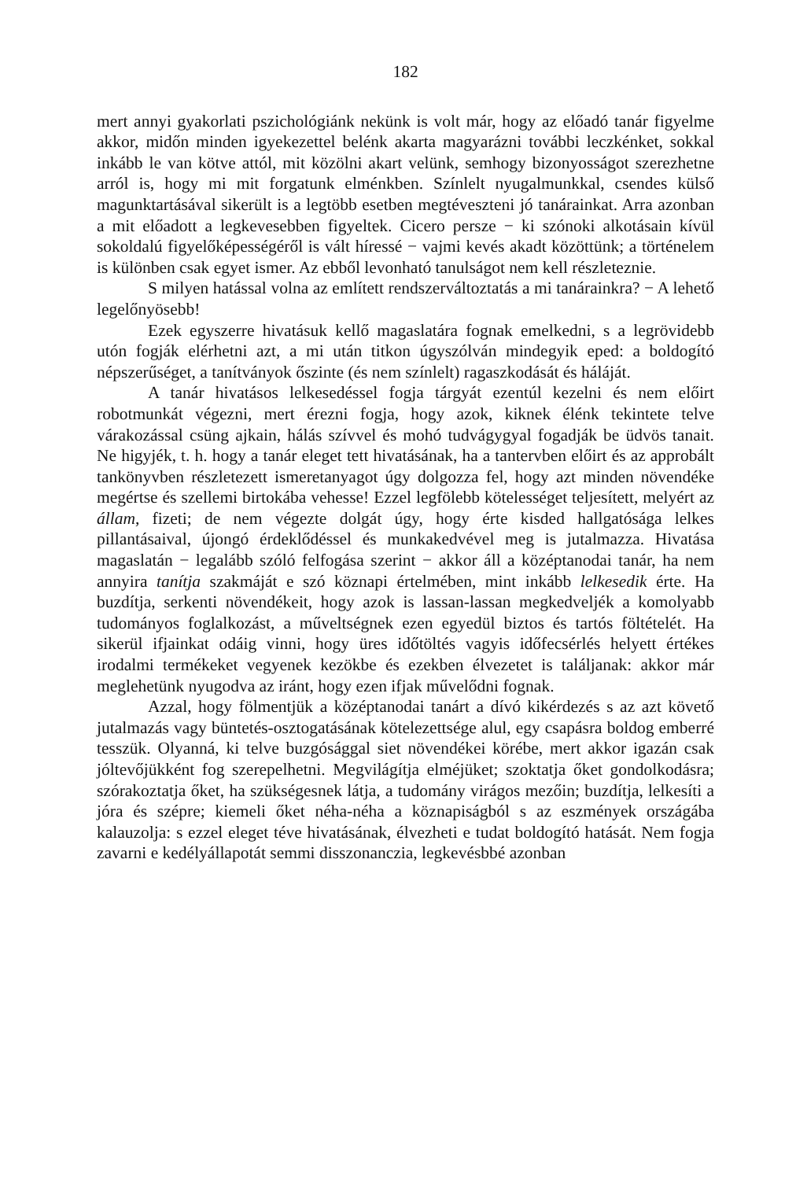182
mert annyi gyakorlati pszichológiánk nekünk is volt már, hogy az előadó tanár figyelme akkor, midőn minden igyekezettel belénk akarta magyarázni további leczkénket, sokkal inkább le van kötve attól, mit közölni akart velünk, semhogy bizonyosságot szerezhetne arról is, hogy mi mit forgatunk elménkben. Színlelt nyugalmunkkal, csendes külső magunk­tartásával sikerült is a legtöbb esetben megtéveszteni jó tanárainkat. Arra azonban a mit előadott a legkevesebben figyeltek. Cicero persze − ki szónoki alkotásain kívül sokoldalú figyelőképességéről is vált híressé − vajmi kevés akadt közöttünk; a történelem is különben csak egyet ismer. Az ebből levonható tanulságot nem kell részleteznie.
S milyen hatással volna az említett rendszerváltoztatás a mi tanárainkra? − A lehető legelőnyösebb!
Ezek egyszerre hivatásuk kellő magaslatára fognak emelkedni, s a legrövidebb utón fogják elérhetni azt, a mi után titkon úgyszólván mindegyik eped: a boldogító népszerűséget, a tanítványok őszinte (és nem színlelt) ragaszkodását és háláját.
A tanár hivatásos lelkesedéssel fogja tárgyát ezentúl kezelni és nem előirt robotmunkát végezni, mert érezni fogja, hogy azok, kiknek élénk tekintete telve várakozással csüng ajkain, hálás szívvel és mohó tudvágygyal fogadják be üdvös tanait. Ne higyjék, t. h. hogy a tanár eleget tett hivatásának, ha a tantervben előirt és az approbált tan­könyvben részletezett ismeretanyagot úgy dolgozza fel, hogy azt minden növendéke megértse és szellemi birtokába vehesse! Ezzel legfölebb kötelességet teljesített, melyért az állam, fizeti; de nem végezte dolgát úgy, hogy érte kisded hallgatósága lelkes pillantásaival, újongó érdek­lődéssel és munkakedvével meg is jutalmazza. Hivatása magaslatán − legalább szóló felfogása szerint − akkor áll a középtanodai tanár, ha nem annyira tanítja szakmáját e szó köznapi értelmében, mint inkább lelkesedik érte. Ha buzdítja, serkenti növendékeit, hogy azok is lassan-lassan megkedveljék a komolyabb tudományos foglalkozást, a műveltségnek ezen egyedül biztos és tartós föltételét. Ha sikerül ifjainkat odáig vinni, hogy üres időtöltés vagyis időfecsérlés helyett értékes irodalmi termékeket vegyenek kezökbe és ezekben élvezetet is találjanak: akkor már meglehetünk nyugodva az iránt, hogy ezen ifjak művelődni fognak.
Azzal, hogy fölmentjük a középtanodai tanárt a dívó kikérdezés s az azt követő jutalmazás vagy büntetés-osztogatásának kötelezett­sége alul, egy csapásra boldog emberré tesszük. Olyanná, ki telve buzgósággal siet növendékei körébe, mert akkor igazán csak jóltevő­jükként fog szerepelhetni. Megvilágítja elméjüket; szoktatja őket gon­dolkodásra; szórakoztatja őket, ha szükségesnek látja, a tudomány virágos mezőin; buzdítja, lelkesíti a jóra és szépre; kiemeli őket néha-néha a köznapiságból s az eszmények országába kalauzolja: s ezzel eleget téve hivatásának, élvezheti e tudat boldogító hatását. Nem fogja zavarni e kedélyállapotát semmi disszonanczia, legkevésbbé azonban